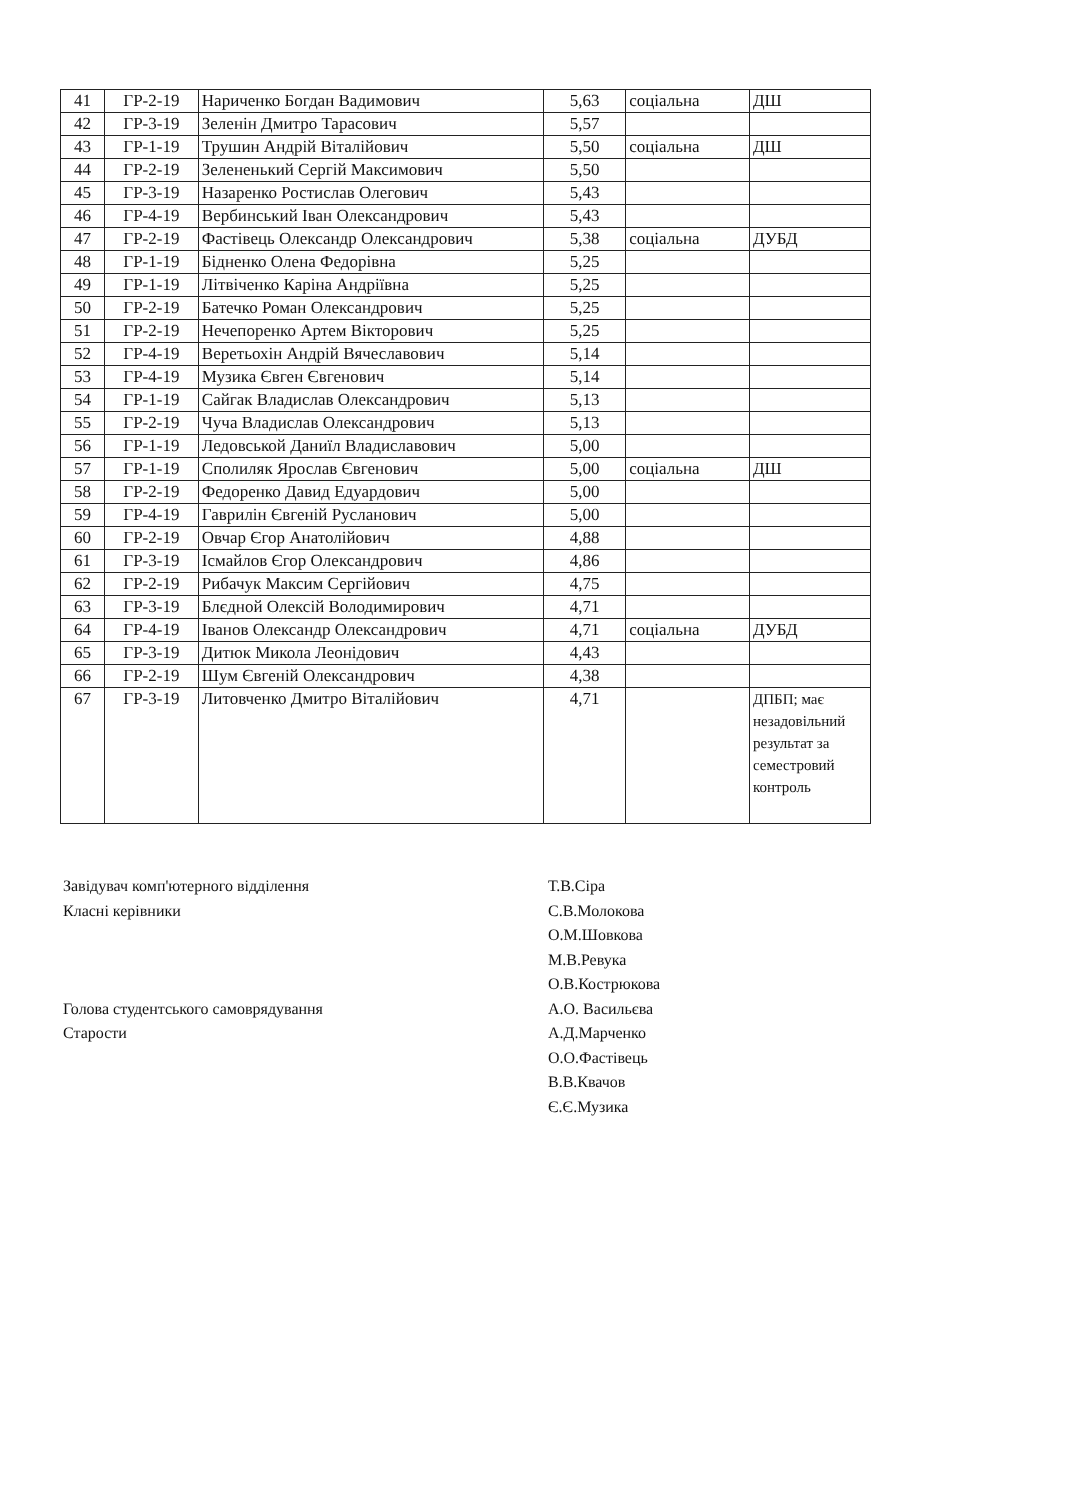| 41 | ГР-2-19 | Нариченко Богдан Вадимович | 5,63 | соціальна | ДШ |
| 42 | ГР-3-19 | Зеленін Дмитро Тарасович | 5,57 | | |
| 43 | ГР-1-19 | Трушин Андрій Віталійович | 5,50 | соціальна | ДШ |
| 44 | ГР-2-19 | Зелененький Сергій Максимович | 5,50 | | |
| 45 | ГР-3-19 | Назаренко Ростислав Олегович | 5,43 | | |
| 46 | ГР-4-19 | Вербинський Іван Олександрович | 5,43 | | |
| 47 | ГР-2-19 | Фастівець Олександр Олександрович | 5,38 | соціальна | ДУБД |
| 48 | ГР-1-19 | Бідненко Олена Федорівна | 5,25 | | |
| 49 | ГР-1-19 | Літвіченко Каріна Андріївна | 5,25 | | |
| 50 | ГР-2-19 | Батечко Роман Олександрович | 5,25 | | |
| 51 | ГР-2-19 | Нечепоренко Артем Вікторович | 5,25 | | |
| 52 | ГР-4-19 | Веретьохін Андрій Вячеславович | 5,14 | | |
| 53 | ГР-4-19 | Музика Євген Євгенович | 5,14 | | |
| 54 | ГР-1-19 | Сайгак Владислав Олександрович | 5,13 | | |
| 55 | ГР-2-19 | Чуча Владислав Олександрович | 5,13 | | |
| 56 | ГР-1-19 | Ледовськой Даниїл Владиславович | 5,00 | | |
| 57 | ГР-1-19 | Сполиляк Ярослав Євгенович | 5,00 | соціальна | ДШ |
| 58 | ГР-2-19 | Федоренко Давид Едуардович | 5,00 | | |
| 59 | ГР-4-19 | Гаврилін Євгеній Русланович | 5,00 | | |
| 60 | ГР-2-19 | Овчар Єгор Анатолійович | 4,88 | | |
| 61 | ГР-3-19 | Ісмайлов Єгор Олександрович | 4,86 | | |
| 62 | ГР-2-19 | Рибачук Максим Сергійович | 4,75 | | |
| 63 | ГР-3-19 | Блєдной Олексій Володимирович | 4,71 | | |
| 64 | ГР-4-19 | Іванов Олександр Олександрович | 4,71 | соціальна | ДУБД |
| 65 | ГР-3-19 | Дитюк Микола Леонідович | 4,43 | | |
| 66 | ГР-2-19 | Шум Євгеній Олександрович | 4,38 | | |
| 67 | ГР-3-19 | Литовченко Дмитро Віталійович | 4,71 | | ДПБП; має незадовільний результат за семестровий контроль |
Завідувач комп'ютерного відділення
Класні керівники
Голова студентського самоврядування
Старости
Т.В.Сіра
С.В.Молокова
О.М.Шовкова
М.В.Ревука
О.В.Кострюкова
А.О. Васильєва
А.Д.Марченко
О.О.Фастівець
В.В.Квачов
Є.Є.Музика